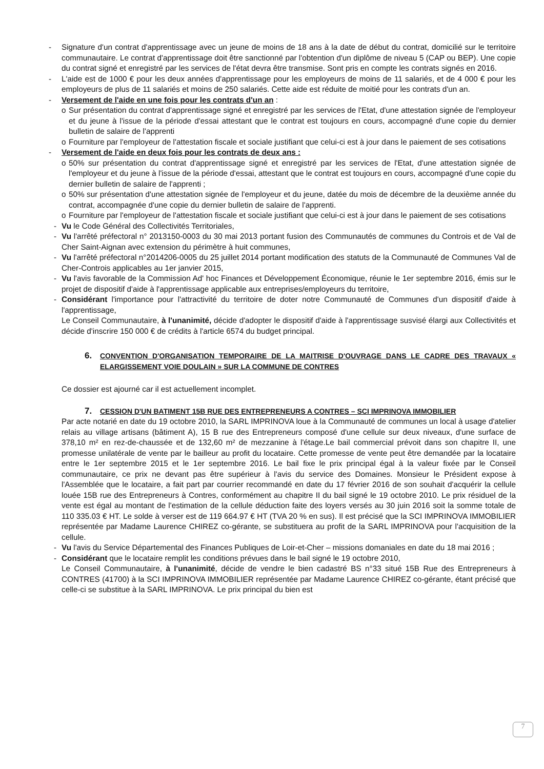- Signature d'un contrat d'apprentissage avec un jeune de moins de 18 ans à la date de début du contrat, domicilié sur le territoire communautaire. Le contrat d'apprentissage doit être sanctionné par l'obtention d'un diplôme de niveau 5 (CAP ou BEP). Une copie du contrat signé et enregistré par les services de l'état devra être transmise. Sont pris en compte les contrats signés en 2016.
- L'aide est de 1000 € pour les deux années d'apprentissage pour les employeurs de moins de 11 salariés, et de 4 000 € pour les employeurs de plus de 11 salariés et moins de 250 salariés. Cette aide est réduite de moitié pour les contrats d'un an.
- Versement de l'aide en une fois pour les contrats d'un an :
o Sur présentation du contrat d'apprentissage signé et enregistré par les services de l'Etat, d'une attestation signée de l'employeur et du jeune à l'issue de la période d'essai attestant que le contrat est toujours en cours, accompagné d'une copie du dernier bulletin de salaire de l'apprenti
o Fourniture par l'employeur de l'attestation fiscale et sociale justifiant que celui-ci est à jour dans le paiement de ses cotisations
- Versement de l'aide en deux fois pour les contrats de deux ans :
o 50% sur présentation du contrat d'apprentissage signé et enregistré par les services de l'Etat, d'une attestation signée de l'employeur et du jeune à l'issue de la période d'essai, attestant que le contrat est toujours en cours, accompagné d'une copie du dernier bulletin de salaire de l'apprenti ;
o 50% sur présentation d'une attestation signée de l'employeur et du jeune, datée du mois de décembre de la deuxième année du contrat, accompagnée d'une copie du dernier bulletin de salaire de l'apprenti.
o Fourniture par l'employeur de l'attestation fiscale et sociale justifiant que celui-ci est à jour dans le paiement de ses cotisations
- Vu le Code Général des Collectivités Territoriales,
- Vu l'arrêté préfectoral n° 2013150-0003 du 30 mai 2013 portant fusion des Communautés de communes du Controis et de Val de Cher Saint-Aignan avec extension du périmètre à huit communes,
- Vu l'arrêté préfectoral n°2014206-0005 du 25 juillet 2014 portant modification des statuts de la Communauté de Communes Val de Cher-Controis applicables au 1er janvier 2015,
- Vu l'avis favorable de la Commission Ad' hoc Finances et Développement Économique, réunie le 1er septembre 2016, émis sur le projet de dispositif d'aide à l'apprentissage applicable aux entreprises/employeurs du territoire,
- Considérant l'importance pour l'attractivité du territoire de doter notre Communauté de Communes d'un dispositif d'aide à l'apprentissage,
Le Conseil Communautaire, à l'unanimité, décide d'adopter le dispositif d'aide à l'apprentissage susvisé élargi aux Collectivités et décide d'inscrire 150 000 € de crédits à l'article 6574 du budget principal.
6. CONVENTION D'ORGANISATION TEMPORAIRE DE LA MAITRISE D'OUVRAGE DANS LE CADRE DES TRAVAUX « ELARGISSEMENT VOIE DOULAIN » SUR LA COMMUNE DE CONTRES
Ce dossier est ajourné car il est actuellement incomplet.
7. CESSION D'UN BATIMENT 15B RUE DES ENTREPRENEURS A CONTRES – SCI IMPRINOVA IMMOBILIER
Par acte notarié en date du 19 octobre 2010, la SARL IMPRINOVA loue à la Communauté de communes un local à usage d'atelier relais au village artisans (bâtiment A), 15 B rue des Entrepreneurs composé d'une cellule sur deux niveaux, d'une surface de 378,10 m² en rez-de-chaussée et de 132,60 m² de mezzanine à l'étage.Le bail commercial prévoit dans son chapitre II, une promesse unilatérale de vente par le bailleur au profit du locataire. Cette promesse de vente peut être demandée par la locataire entre le 1er septembre 2015 et le 1er septembre 2016. Le bail fixe le prix principal égal à la valeur fixée par le Conseil communautaire, ce prix ne devant pas être supérieur à l'avis du service des Domaines. Monsieur le Président expose à l'Assemblée que le locataire, a fait part par courrier recommandé en date du 17 février 2016 de son souhait d'acquérir la cellule louée 15B rue des Entrepreneurs à Contres, conformément au chapitre II du bail signé le 19 octobre 2010. Le prix résiduel de la vente est égal au montant de l'estimation de la cellule déduction faite des loyers versés au 30 juin 2016 soit la somme totale de 110 335.03 € HT. Le solde à verser est de 119 664.97 € HT (TVA 20 % en sus). Il est précisé que la SCI IMPRINOVA IMMOBILIER représentée par Madame Laurence CHIREZ co-gérante, se substituera au profit de la SARL IMPRINOVA pour l'acquisition de la cellule.
- Vu l'avis du Service Départemental des Finances Publiques de Loir-et-Cher – missions domaniales en date du 18 mai 2016 ;
- Considérant que le locataire remplit les conditions prévues dans le bail signé le 19 octobre 2010,
Le Conseil Communautaire, à l'unanimité, décide de vendre le bien cadastré BS n°33 situé 15B Rue des Entrepreneurs à CONTRES (41700) à la SCI IMPRINOVA IMMOBILIER représentée par Madame Laurence CHIREZ co-gérante, étant précisé que celle-ci se substitue à la SARL IMPRINOVA. Le prix principal du bien est
7